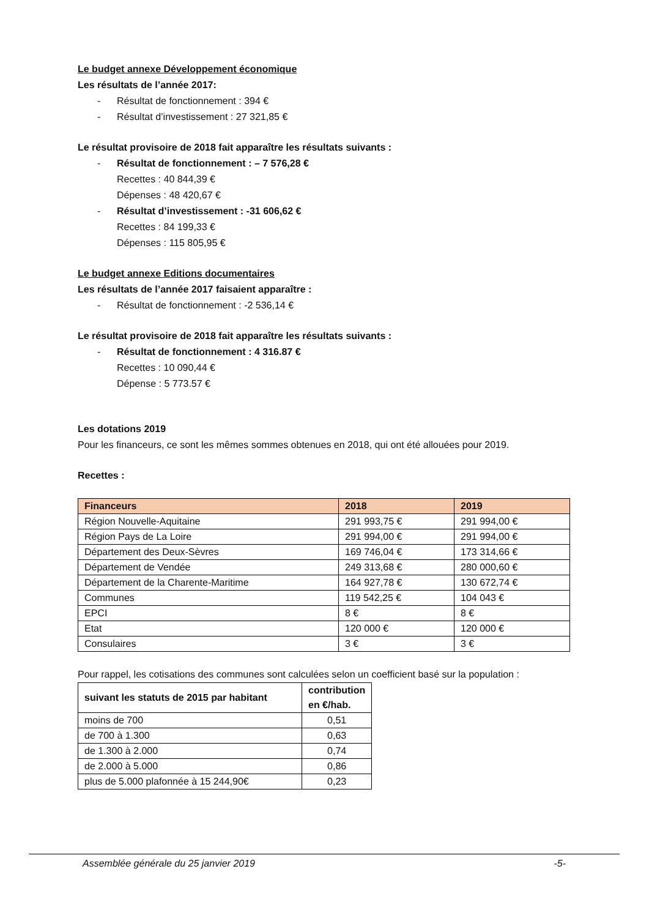Le budget annexe Développement économique
Les résultats de l’année 2017:
- Résultat de fonctionnement : 394 €
- Résultat d’investissement : 27 321,85 €
Le résultat provisoire de 2018 fait apparaître les résultats suivants :
- Résultat de fonctionnement : – 7 576,28 €
Recettes : 40 844,39 €
Dépenses : 48 420,67 €
- Résultat d’investissement : -31 606,62 €
Recettes : 84 199,33 €
Dépenses : 115 805,95 €
Le budget annexe Editions documentaires
Les résultats de l’année 2017 faisaient apparaître :
- Résultat de fonctionnement : -2 536,14 €
Le résultat provisoire de 2018 fait apparaître les résultats suivants :
- Résultat de fonctionnement : 4 316.87 €
Recettes : 10 090,44 €
Dépense : 5 773.57 €
Les dotations 2019
Pour les financeurs, ce sont les mêmes sommes obtenues en 2018, qui ont été allouées pour 2019.
Recettes :
| Financeurs | 2018 | 2019 |
| --- | --- | --- |
| Région Nouvelle-Aquitaine | 291 993,75 € | 291 994,00 € |
| Région Pays de La Loire | 291 994,00 € | 291 994,00 € |
| Département des Deux-Sèvres | 169 746,04 € | 173 314,66 € |
| Département de Vendée | 249 313,68 € | 280 000,60 € |
| Département de la Charente-Maritime | 164 927,78 € | 130 672,74 € |
| Communes | 119 542,25 € | 104 043 € |
| EPCI | 8 € | 8 € |
| Etat | 120 000 € | 120 000 € |
| Consulaires | 3 € | 3 € |
Pour rappel, les cotisations des communes sont calculées selon un coefficient basé sur la population :
| suivant les statuts de 2015 par habitant | contribution en €/hab. |
| --- | --- |
| moins de 700 | 0,51 |
| de 700 à 1.300 | 0,63 |
| de 1.300 à 2.000 | 0,74 |
| de 2.000 à 5.000 | 0,86 |
| plus de 5.000 plafonnée à 15 244,90€ | 0,23 |
Assemblée générale du 25 janvier 2019 -5-